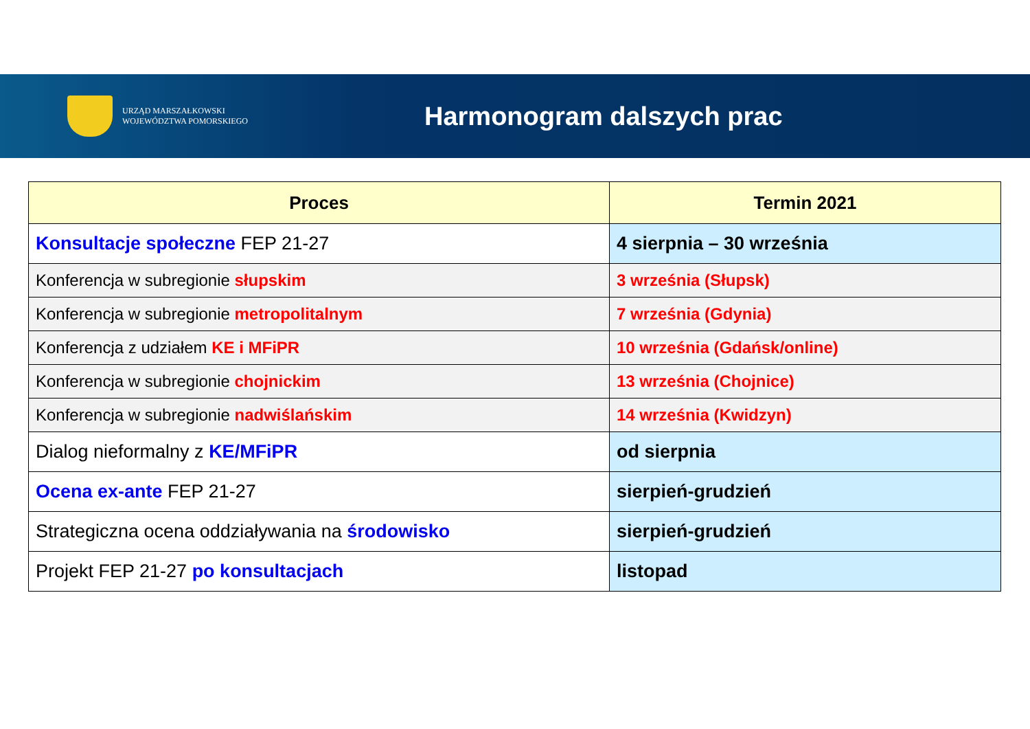URZĄD MARSZAŁKOWSKI
WOJEWÓDZTWA POMORSKIEGO
Harmonogram dalszych prac
| Proces | Termin 2021 |
| --- | --- |
| Konsultacje społeczne FEP 21-27 | 4 sierpnia – 30 września |
| Konferencja w subregionie słupskim | 3 września (Słupsk) |
| Konferencja w subregionie metropolitalnym | 7 września (Gdynia) |
| Konferencja z udziałem KE i MFiPR | 10 września (Gdańsk/online) |
| Konferencja w subregionie chojnickim | 13 września (Chojnice) |
| Konferencja w subregionie nadwiślańskim | 14 września (Kwidzyn) |
| Dialog nieformalny z KE/MFiPR | od sierpnia |
| Ocena ex-ante FEP 21-27 | sierpień-grudzień |
| Strategiczna ocena oddziaływania na środowisko | sierpień-grudzień |
| Projekt FEP 21-27 po konsultacjach | listopad |